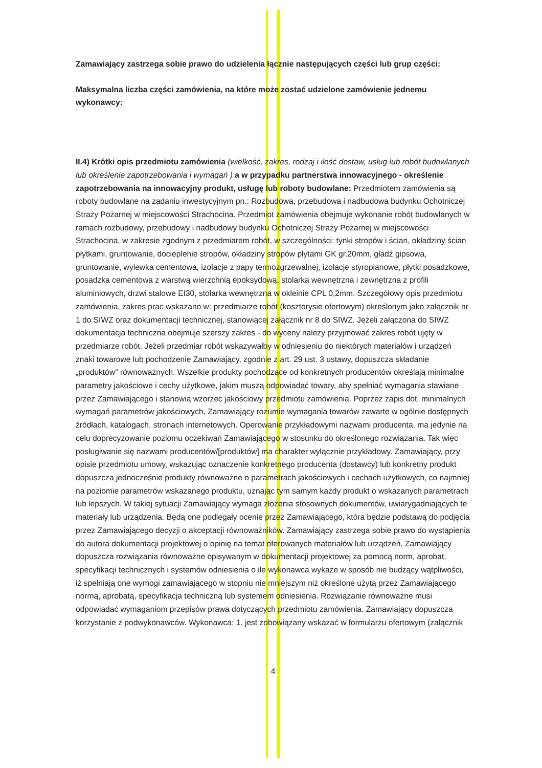Zamawiający zastrzega sobie prawo do udzielenia łącznie następujących części lub grup części:
Maksymalna liczba części zamówienia, na które może zostać udzielone zamówienie jednemu wykonawcy:
II.4) Krótki opis przedmiotu zamówienia (wielkość, zakres, rodzaj i ilość dostaw, usług lub robót budowlanych lub określenie zapotrzebowania i wymagań ) a w przypadku partnerstwa innowacyjnego - określenie zapotrzebowania na innowacyjny produkt, usługę lub roboty budowlane: Przedmiotem zamówienia są roboty budowlane na zadaniu inwestycyjnym pn.: Rozbudowa, przebudowa i nadbudowa budynku Ochotniczej Straży Pożarnej w miejscowości Strachocina. Przedmiot zamówienia obejmuje wykonanie robót budowlanych w ramach rozbudowy, przebudowy i nadbudowy budynku Ochotniczej Straży Pożarnej w miejscowości Strachocina, w zakresie zgodnym z przedmiarem robót, w szczególności: tynki stropów i ścian, okładziny ścian płytkami, gruntowanie, docieplenie stropów, okładziny stropów płytami GK gr.20mm, gładź gipsowa, gruntowanie, wylewka cementowa, izolacje z papy termozgrzewalnej, izolacje styropianowe, płytki posadzkowe, posadzka cementowa z warstwą wierzchnią epoksydową, stolarka wewnętrzna i zewnętrzna z profili aluminiowych, drzwi stalowe EI30, stolarka wewnętrzna w okleinie CPL 0,2mm. Szczegółowy opis przedmiotu zamówienia, zakres prac wskazano w: przedmiarze robót (kosztorysie ofertowym) określonym jako załącznik nr 1 do SIWZ oraz dokumentacji technicznej, stanowiącej załącznik nr 8 do SIWZ. Jeżeli załączona do SIWZ dokumentacja techniczna obejmuje szerszy zakres - do wyceny należy przyjmować zakres robót ujęty w przedmiarze robót. Jeżeli przedmiar robót wskazywałby w odniesieniu do niektórych materiałów i urządzeń znaki towarowe lub pochodzenie Zamawiający, zgodnie z art. 29 ust. 3 ustawy, dopuszcza składanie „produktów" równoważnych. Wszelkie produkty pochodzące od konkretnych producentów określają minimalne parametry jakościowe i cechy użytkowe, jakim muszą odpowiadać towary, aby spełniać wymagania stawiane przez Zamawiającego i stanowią wzorzec jakościowy przedmiotu zamówienia. Poprzez zapis dot. minimalnych wymagań parametrów jakościowych, Zamawiający rozumie wymagania towarów zawarte w ogólnie dostępnych źródłach, katalogach, stronach internetowych. Operowanie przykładowymi nazwami producenta, ma jedynie na celu doprecyzowanie poziomu oczekiwań Zamawiającego w stosunku do określonego rozwiązania. Tak więc posługiwanie się nazwami producentów/[produktów] ma charakter wyłącznie przykładowy. Zamawiający, przy opisie przedmiotu umowy, wskazując oznaczenie konkretnego producenta (dostawcy) lub konkretny produkt dopuszcza jednocześnie produkty równoważne o parametrach jakościowych i cechach użytkowych, co najmniej na poziomie parametrów wskazanego produktu, uznając tym samym każdy produkt o wskazanych parametrach lub lepszych. W takiej sytuacji Zamawiający wymaga złożenia stosownych dokumentów, uwiarygadniających te materiały lub urządzenia. Będą one podlegały ocenie przez Zamawiającego, która będzie podstawą do podjęcia przez Zamawiającego decyzji o akceptacji równoważników. Zamawiający zastrzega sobie prawo do wystąpienia do autora dokumentacji projektowej o opinię na temat oferowanych materiałów lub urządzeń. Zamawiający dopuszcza rozwiązania równoważne opisywanym w dokumentacji projektowej za pomocą norm, aprobat, specyfikacji technicznych i systemów odniesienia o ile wykonawca wykaże w sposób nie budzący wątpliwości, iż spełniają one wymogi zamawiającego w stopniu nie mniejszym niż określone użytą przez Zamawiającego normą, aprobatą, specyfikacja techniczną lub systemem odniesienia. Rozwiązanie równoważne musi odpowiadać wymaganiom przepisów prawa dotyczących przedmiotu zamówienia. Zamawiający dopuszcza korzystanie z podwykonawców. Wykonawca: 1. jest zobowiązany wskazać w formularzu ofertowym (załącznik
4